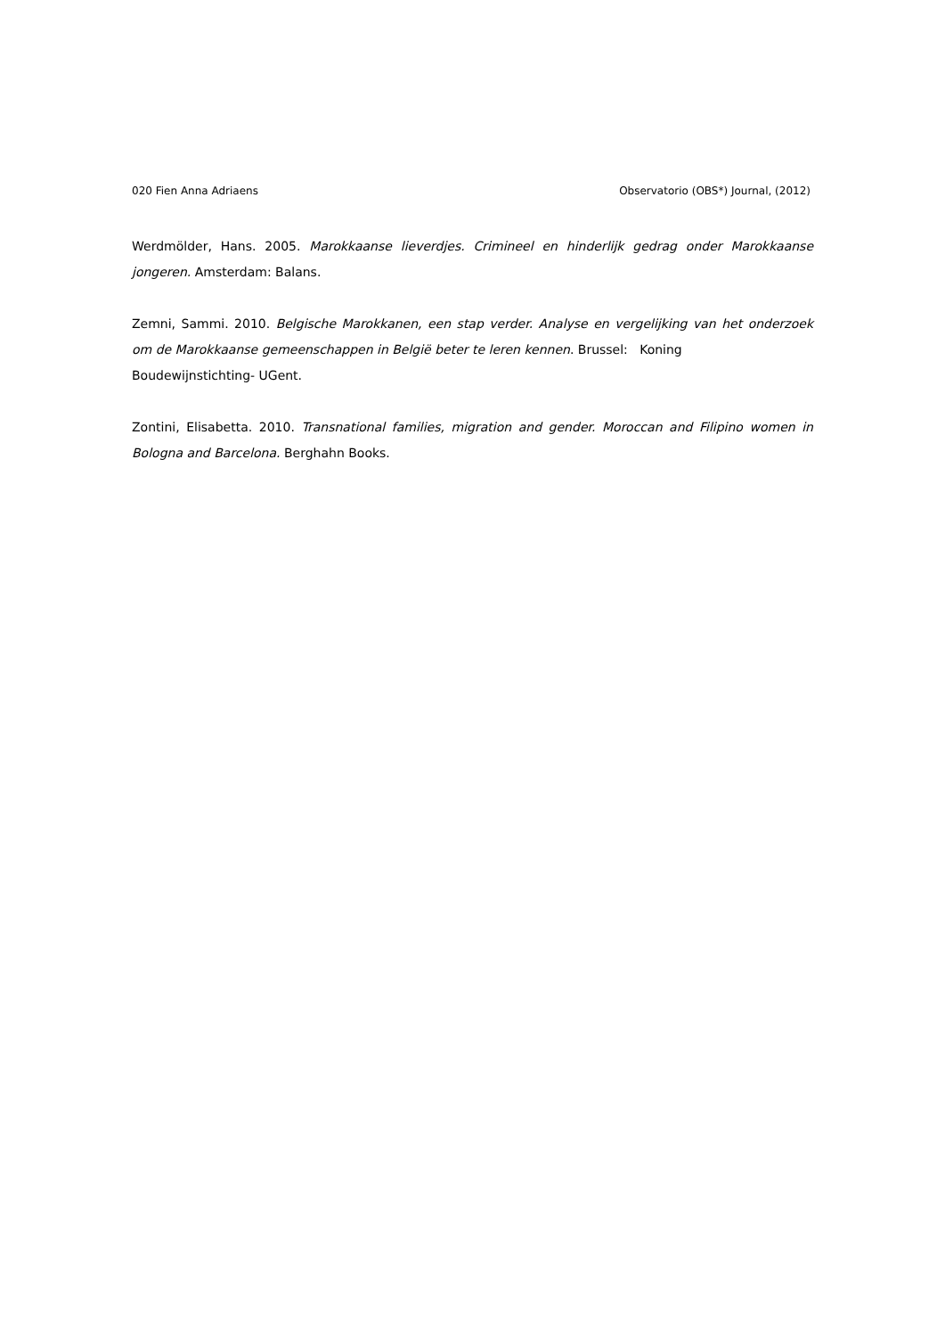020 Fien Anna Adriaens Observatorio (OBS*) Journal, (2012)
Werdmölder, Hans. 2005. Marokkaanse lieverdjes. Crimineel en hinderlijk gedrag onder Marokkaanse jongeren. Amsterdam: Balans.
Zemni, Sammi. 2010. Belgische Marokkanen, een stap verder. Analyse en vergelijking van het onderzoek om de Marokkaanse gemeenschappen in België beter te leren kennen. Brussel: Koning
Boudewijnstichting- UGent.
Zontini, Elisabetta. 2010. Transnational families, migration and gender. Moroccan and Filipino women in Bologna and Barcelona. Berghahn Books.